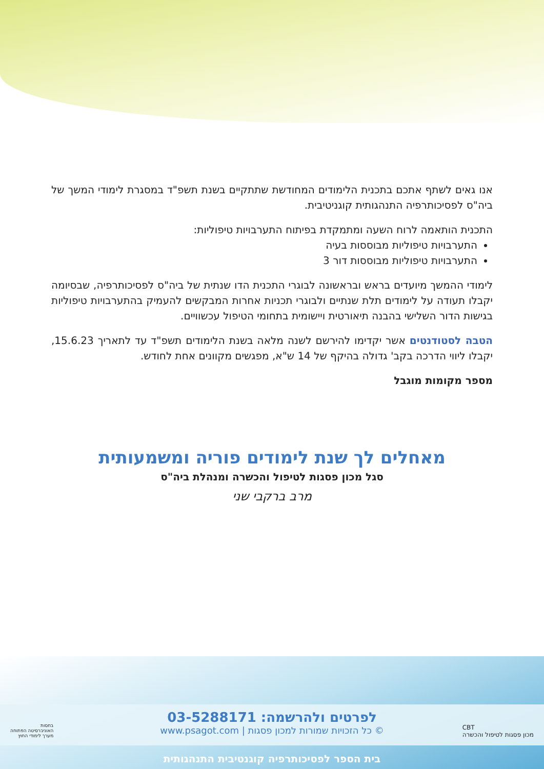אנו גאים לשתף אתכם בתכנית הלימודים המחודשת שתתקיים בשנת תשפ"ד במסגרת לימודי המשך של ביה"ס לפסיכותרפיה התנהגותית קוגניטיבית.
התכנית הותאמה לרוח השעה ומתמקדת בפיתוח התערבויות טיפוליות:
התערבויות טיפוליות מבוססות בעיה
התערבויות טיפוליות מבוססות דור 3
לימודי ההמשך מיועדים בראש ובראשונה לבוגרי התכנית הדו שנתית של ביה"ס לפסיכותרפיה, שבסיומה יקבלו תעודה על לימודים תלת שנתיים ולבוגרי תכניות אחרות המבקשים להעמיק בהתערבויות טיפוליות בגישות הדור השלישי בהבנה תיאורטית ויישומית בתחומי הטיפול עכשוויים.
הטבה לסטודנטים אשר יקדימו להירשם לשנה מלאה בשנת הלימודים תשפ"ד עד לתאריך 15.6.23, יקבלו ליווי הדרכה בקב' גדולה בהיקף של 14 ש"א, מפגשים מקוונים אחת לחודש.
מספר מקומות מוגבל
מאחלים לך שנת לימודים פוריה ומשמעותית
סגל מכון פסגות לטיפול והכשרה ומנהלת ביה"ס
מרב ברקבי שני
לפרטים ולהרשמה: 03-5288171
© כל הזכויות שמורות למכון פסגות | www.psagot.com
CBT
מכון פסגות לטיפול והכשרה
בחסות
האוניברסיטה הפתוחה
מערך לימודי החוץ
בית הספר לפסיכותרפיה קוגנטיבית התנהגותית